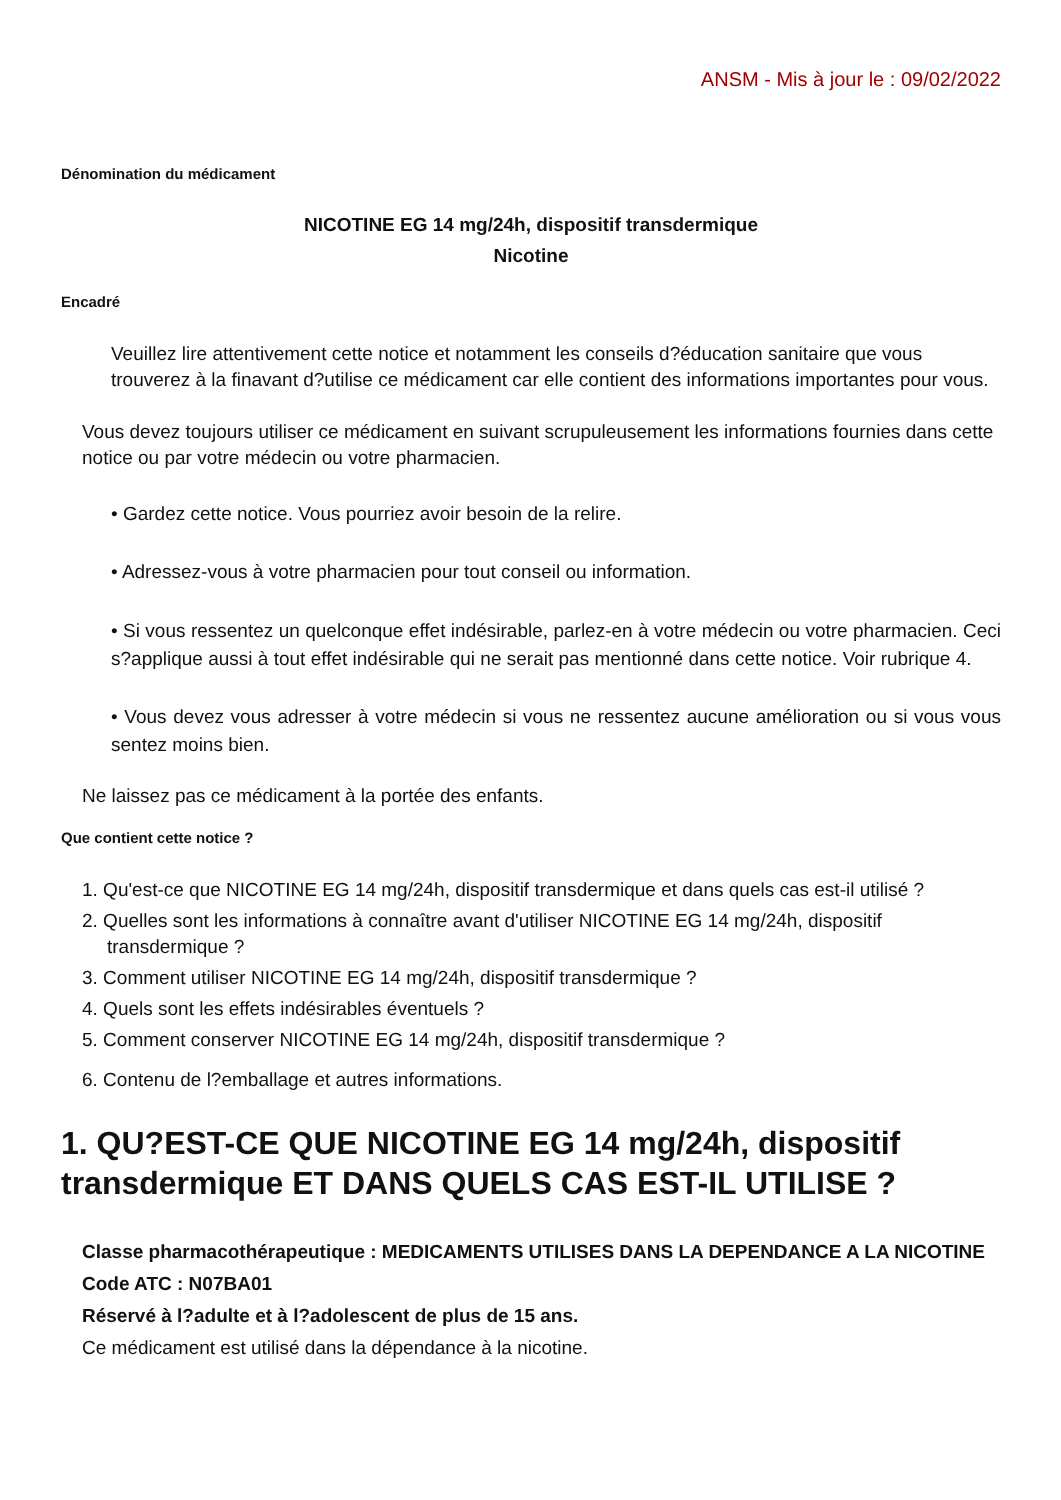ANSM - Mis à jour le : 09/02/2022
Dénomination du médicament
NICOTINE EG 14 mg/24h, dispositif transdermique
Nicotine
Encadré
Veuillez lire attentivement cette notice et notamment les conseils d?éducation sanitaire que vous trouverez à la finavant d?utilise ce médicament car elle contient des informations importantes pour vous.
Vous devez toujours utiliser ce médicament en suivant scrupuleusement les informations fournies dans cette notice ou par votre médecin ou votre pharmacien.
• Gardez cette notice. Vous pourriez avoir besoin de la relire.
• Adressez-vous à votre pharmacien pour tout conseil ou information.
• Si vous ressentez un quelconque effet indésirable, parlez-en à votre médecin ou votre pharmacien. Ceci s?applique aussi à tout effet indésirable qui ne serait pas mentionné dans cette notice. Voir rubrique 4.
• Vous devez vous adresser à votre médecin si vous ne ressentez aucune amélioration ou si vous vous sentez moins bien.
Ne laissez pas ce médicament à la portée des enfants.
Que contient cette notice ?
1. Qu'est-ce que NICOTINE EG 14 mg/24h, dispositif transdermique et dans quels cas est-il utilisé ?
2. Quelles sont les informations à connaître avant d'utiliser NICOTINE EG 14 mg/24h, dispositif transdermique ?
3. Comment utiliser NICOTINE EG 14 mg/24h, dispositif transdermique ?
4. Quels sont les effets indésirables éventuels ?
5. Comment conserver NICOTINE EG 14 mg/24h, dispositif transdermique ?
6. Contenu de l?emballage et autres informations.
1. QU?EST-CE QUE NICOTINE EG 14 mg/24h, dispositif transdermique ET DANS QUELS CAS EST-IL UTILISE ?
Classe pharmacothérapeutique : MEDICAMENTS UTILISES DANS LA DEPENDANCE A LA NICOTINE
Code ATC : N07BA01
Réservé à l?adulte et à l?adolescent de plus de 15 ans.
Ce médicament est utilisé dans la dépendance à la nicotine.